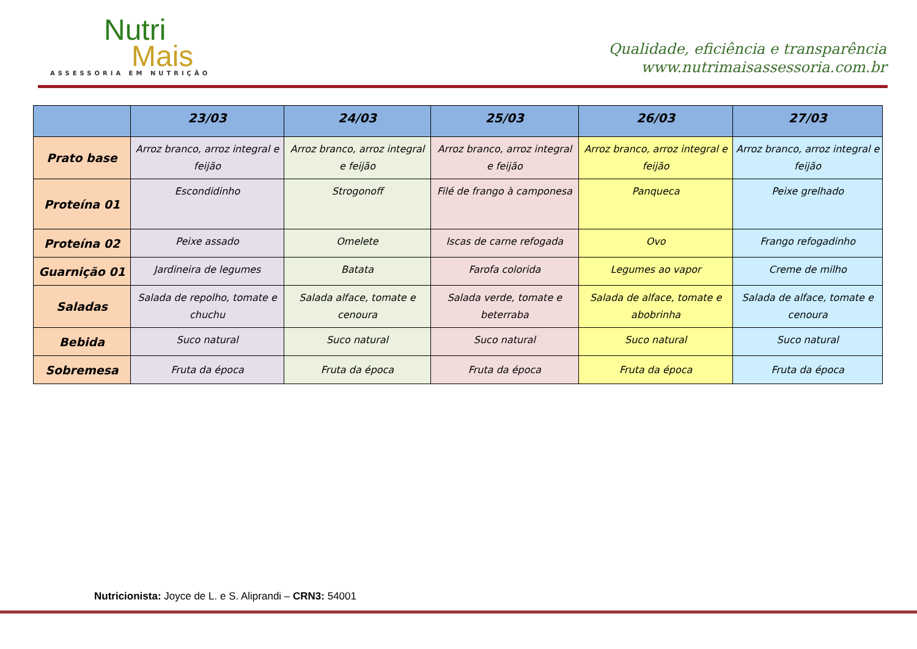Nutri
Mais
ASSESSORIA EM NUTRIÇÃO
Qualidade, eficiência e transparência
www.nutrimaisassessoria.com.br
| | 23/03 | 24/03 | 25/03 | 26/03 | 27/03 |
| --- | --- | --- | --- | --- | --- |
| Prato base | Arroz branco, arroz integral e feijão | Arroz branco, arroz integral e feijão | Arroz branco, arroz integral e feijão | Arroz branco, arroz integral e feijão | Arroz branco, arroz integral e feijão |
| Proteína 01 | Escondidinho | Strogonoff | Filé de frango à camponesa | Panqueca | Peixe grelhado |
| Proteína 02 | Peixe assado | Omelete | Iscas de carne refogada | Ovo | Frango refogadinho |
| Guarnição 01 | Jardineira de legumes | Batata | Farofa colorida | Legumes ao vapor | Creme de milho |
| Saladas | Salada de repolho, tomate e chuchu | Salada alface, tomate e cenoura | Salada verde, tomate e beterraba | Salada de alface, tomate e abobrinha | Salada de alface, tomate e cenoura |
| Bebida | Suco natural | Suco natural | Suco natural | Suco natural | Suco natural |
| Sobremesa | Fruta da época | Fruta da época | Fruta da época | Fruta da época | Fruta da época |
Nutricionista: Joyce de L. e S. Aliprandi – CRN3: 54001